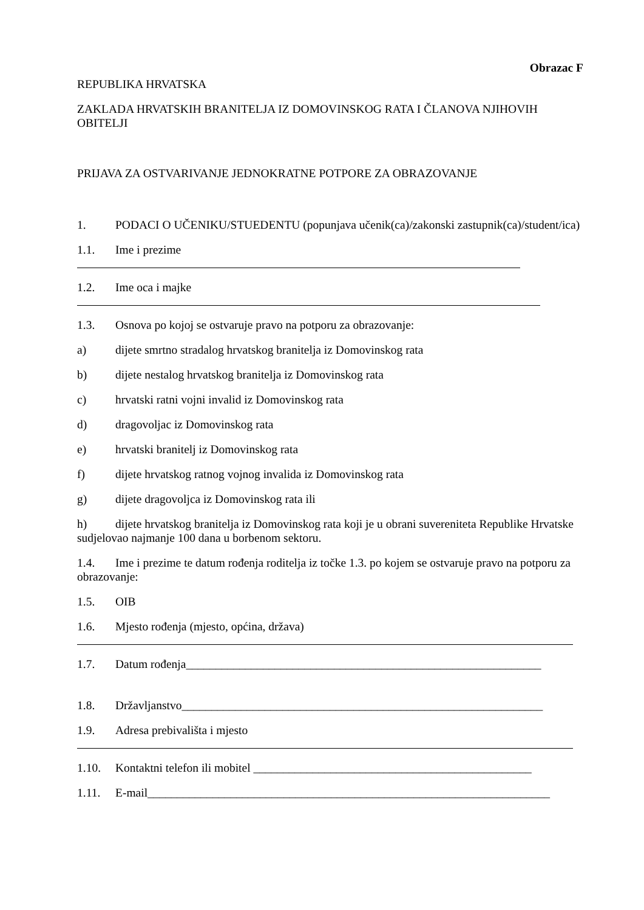Obrazac F
REPUBLIKA HRVATSKA
ZAKLADA HRVATSKIH BRANITELJA IZ DOMOVINSKOG RATA I ČLANOVA NJIHOVIH OBITELJI
PRIJAVA ZA OSTVARIVANJE JEDNOKRATNE POTPORE ZA OBRAZOVANJE
1. PODACI O UČENIKU/STUEDENTU (popunjava učenik(ca)/zakonski zastupnik(ca)/student/ica)
1.1. Ime i prezime
1.2. Ime oca i majke
1.3. Osnova po kojoj se ostvaruje pravo na potporu za obrazovanje:
a) dijete smrtno stradalog hrvatskog branitelja iz Domovinskog rata
b) dijete nestalog hrvatskog branitelja iz Domovinskog rata
c) hrvatski ratni vojni invalid iz Domovinskog rata
d) dragovoljac iz Domovinskog rata
e) hrvatski branitelj iz Domovinskog rata
f) dijete hrvatskog ratnog vojnog invalida iz Domovinskog rata
g) dijete dragovoljca iz Domovinskog rata ili
h) dijete hrvatskog branitelja iz Domovinskog rata koji je u obrani suvereniteta Republike Hrvatske sudjelovao najmanje 100 dana u borbenom sektoru.
1.4. Ime i prezime te datum rođenja roditelja iz točke 1.3. po kojem se ostvaruje pravo na potporu za obrazovanje:
1.5. OIB
1.6. Mjesto rođenja (mjesto, općina, država)
1.7. Datum rođenja____________________________________________________________
1.8. Državljanstvo_____________________________________________________________
1.9. Adresa prebivališta i mjesto
1.10. Kontaktni telefon ili mobitel _______________________________________________
1.11. E-mail____________________________________________________________________